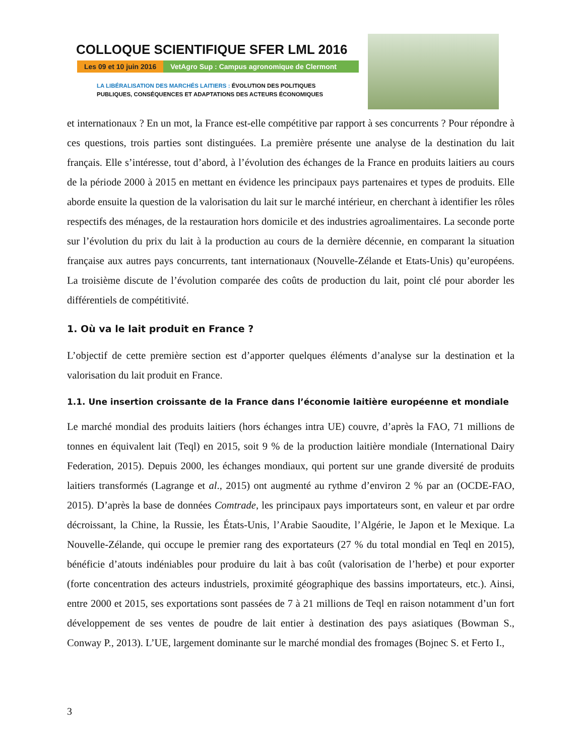COLLOQUE SCIENTIFIQUE SFER LML 2016
Les 09 et 10 juin 2016 VetAgro Sup : Campus agronomique de Clermont
LA LIBÉRALISATION DES MARCHÉS LAITIERS : ÉVOLUTION DES POLITIQUES
PUBLIQUES, CONSÉQUENCES ET ADAPTATIONS DES ACTEURS ÉCONOMIQUES
et internationaux ? En un mot, la France est-elle compétitive par rapport à ses concurrents ? Pour répondre à ces questions, trois parties sont distinguées. La première présente une analyse de la destination du lait français. Elle s’intéresse, tout d’abord, à l’évolution des échanges de la France en produits laitiers au cours de la période 2000 à 2015 en mettant en évidence les principaux pays partenaires et types de produits. Elle aborde ensuite la question de la valorisation du lait sur le marché intérieur, en cherchant à identifier les rôles respectifs des ménages, de la restauration hors domicile et des industries agroalimentaires. La seconde porte sur l’évolution du prix du lait à la production au cours de la dernière décennie, en comparant la situation française aux autres pays concurrents, tant internationaux (Nouvelle-Zélande et Etats-Unis) qu’européens. La troisième discute de l’évolution comparée des coûts de production du lait, point clé pour aborder les différentiels de compétitivité.
1. Où va le lait produit en France ?
L’objectif de cette première section est d’apporter quelques éléments d’analyse sur la destination et la valorisation du lait produit en France.
1.1. Une insertion croissante de la France dans l’économie laitière européenne et mondiale
Le marché mondial des produits laitiers (hors échanges intra UE) couvre, d’après la FAO, 71 millions de tonnes en équivalent lait (Teql) en 2015, soit 9 % de la production laitière mondiale (International Dairy Federation, 2015). Depuis 2000, les échanges mondiaux, qui portent sur une grande diversité de produits laitiers transformés (Lagrange et al., 2015) ont augmenté au rythme d’environ 2 % par an (OCDE-FAO, 2015). D’après la base de données Comtrade, les principaux pays importateurs sont, en valeur et par ordre décroissant, la Chine, la Russie, les États-Unis, l’Arabie Saoudite, l’Algérie, le Japon et le Mexique. La Nouvelle-Zélande, qui occupe le premier rang des exportateurs (27 % du total mondial en Teql en 2015), bénéficie d’atouts indéniables pour produire du lait à bas coût (valorisation de l’herbe) et pour exporter (forte concentration des acteurs industriels, proximité géographique des bassins importateurs, etc.). Ainsi, entre 2000 et 2015, ses exportations sont passées de 7 à 21 millions de Teql en raison notamment d’un fort développement de ses ventes de poudre de lait entier à destination des pays asiatiques (Bowman S., Conway P., 2013). L’UE, largement dominante sur le marché mondial des fromages (Bojnec S. et Ferto I.,
3